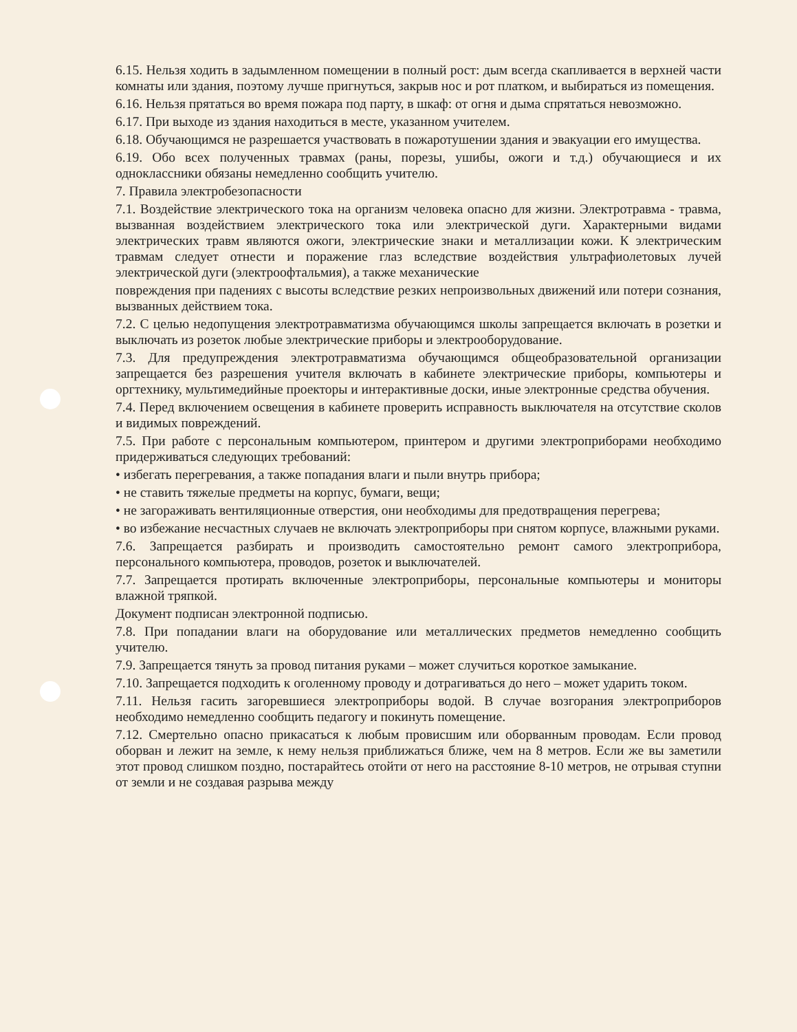6.15. Нельзя ходить в задымленном помещении в полный рост: дым всегда скапливается в верхней части комнаты или здания, поэтому лучше пригнуться, закрыв нос и рот платком, и выбираться из помещения.
6.16. Нельзя прятаться во время пожара под парту, в шкаф: от огня и дыма спрятаться невозможно.
6.17. При выходе из здания находиться в месте, указанном учителем.
6.18. Обучающимся не разрешается участвовать в пожаротушении здания и эвакуации его имущества.
6.19. Обо всех полученных травмах (раны, порезы, ушибы, ожоги и т.д.) обучающиеся и их одноклассники обязаны немедленно сообщить учителю.
7. Правила электробезопасности
7.1. Воздействие электрического тока на организм человека опасно для жизни. Электротравма - травма, вызванная воздействием электрического тока или электрической дуги. Характерными видами электрических травм являются ожоги, электрические знаки и металлизации кожи. К электрическим травмам следует отнести и поражение глаз вследствие воздействия ультрафиолетовых лучей электрической дуги (электроофтальмия), а также механические
повреждения при падениях с высоты вследствие резких непроизвольных движений или потери сознания, вызванных действием тока.
7.2. С целью недопущения электротравматизма обучающимся школы запрещается включать в розетки и выключать из розеток любые электрические приборы и электрооборудование.
7.3. Для предупреждения электротравматизма обучающимся общеобразовательной организации запрещается без разрешения учителя включать в кабинете электрические приборы, компьютеры и оргтехнику, мультимедийные проекторы и интерактивные доски, иные электронные средства обучения.
7.4. Перед включением освещения в кабинете проверить исправность выключателя на отсутствие сколов и видимых повреждений.
7.5. При работе с персональным компьютером, принтером и другими электроприборами необходимо придерживаться следующих требований:
• избегать перегревания, а также попадания влаги и пыли внутрь прибора;
• не ставить тяжелые предметы на корпус, бумаги, вещи;
• не загораживать вентиляционные отверстия, они необходимы для предотвращения перегрева;
• во избежание несчастных случаев не включать электроприборы при снятом корпусе, влажными руками.
7.6. Запрещается разбирать и производить самостоятельно ремонт самого электроприбора, персонального компьютера, проводов, розеток и выключателей.
7.7. Запрещается протирать включенные электроприборы, персональные компьютеры и мониторы влажной тряпкой.
Документ подписан электронной подписью.
7.8. При попадании влаги на оборудование или металлических предметов немедленно сообщить учителю.
7.9. Запрещается тянуть за провод питания руками – может случиться короткое замыкание.
7.10. Запрещается подходить к оголенному проводу и дотрагиваться до него – может ударить током.
7.11. Нельзя гасить загоревшиеся электроприборы водой. В случае возгорания электроприборов необходимо немедленно сообщить педагогу и покинуть помещение.
7.12. Смертельно опасно прикасаться к любым провисшим или оборванным проводам. Если провод оборван и лежит на земле, к нему нельзя приближаться ближе, чем на 8 метров. Если же вы заметили этот провод слишком поздно, постарайтесь отойти от него на расстояние 8-10 метров, не отрывая ступни от земли и не создавая разрыва между